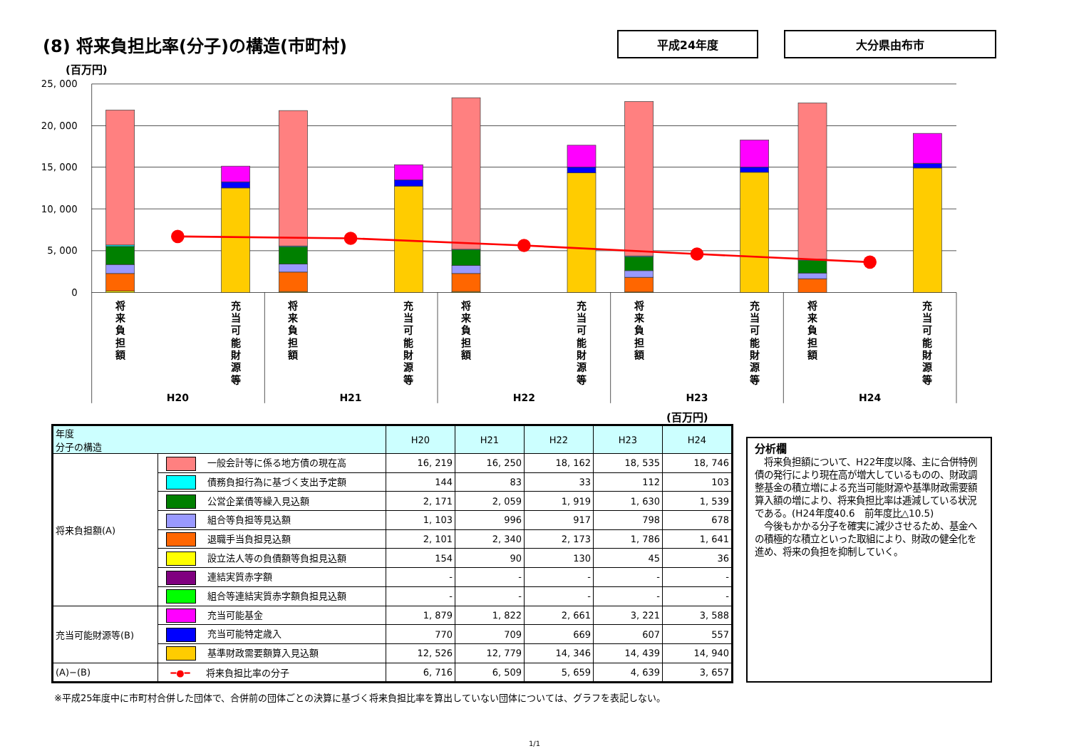(8) 将来負担比率(分子)の構造(市町村)
平成24年度 大分県由布市
(百万円)
25, 000
20, 000
15, 000
10, 000
5, 000
0
将 来 負 担 額
充 当 可 能 財 源 等
将 来 負 担 額
充 当 可 能 財 源 等
将 来 負 担 額
充 当 可 能 財 源 等
将 来 負 担 額
充 当 可 能 財 源 等
将 来 負 担 額
充 当 可 能 財 源 等
H20
H21
H22
H23
H24
(百万円)
| 年度 分子の構造 | | H20 | H21 | H22 | H23 | H24 |
| --- | --- | --- | --- | --- | --- | --- |
| 将来負担額(A) | 一般会計等に係る地方債の現在高 | 16, 219 | 16, 250 | 18, 162 | 18, 535 | 18, 746 |
| | 債務負担行為に基づく支出予定額 | 144 | 83 | 33 | 112 | 103 |
| | 公営企業債等繰入見込額 | 2, 171 | 2, 059 | 1, 919 | 1, 630 | 1, 539 |
| | 組合等負担等見込額 | 1, 103 | 996 | 917 | 798 | 678 |
| | 退職手当負担見込額 | 2, 101 | 2, 340 | 2, 173 | 1, 786 | 1, 641 |
| | 設立法人等の負債額等負担見込額 | 154 | 90 | 130 | 45 | 36 |
| | 連結実質赤字額 | - | - | - | - | - |
| | 組合等連結実質赤字額負担見込額 | - | - | - | - | - |
| 充当可能財源等(B) | 充当可能基金 | 1, 879 | 1, 822 | 2, 661 | 3, 221 | 3, 588 |
| | 充当可能特定歳入 | 770 | 709 | 669 | 607 | 557 |
| | 基準財政需要額算入見込額 | 12, 526 | 12, 779 | 14, 346 | 14, 439 | 14, 940 |
| (A)−(B) | ━●━ 将来負担比率の分子 | 6, 716 | 6, 509 | 5, 659 | 4, 639 | 3, 657 |
分析欄
　将来負担額について、H22年度以降、主に合併特例債の発行により現在高が増大しているものの、財政調整基金の積立増による充当可能財源や基準財政需要額算入額の増により、将来負担比率は逓減している状況である。(H24年度40.6　前年度比△10.5)
　今後もかかる分子を確実に減少させるため、基金への積極的な積立といった取組により、財政の健全化を進め、将来の負担を抑制していく。
※平成25年度中に市町村合併した団体で、合併前の団体ごとの決算に基づく将来負担比率を算出していない団体については、グラフを表記しない。
1/1